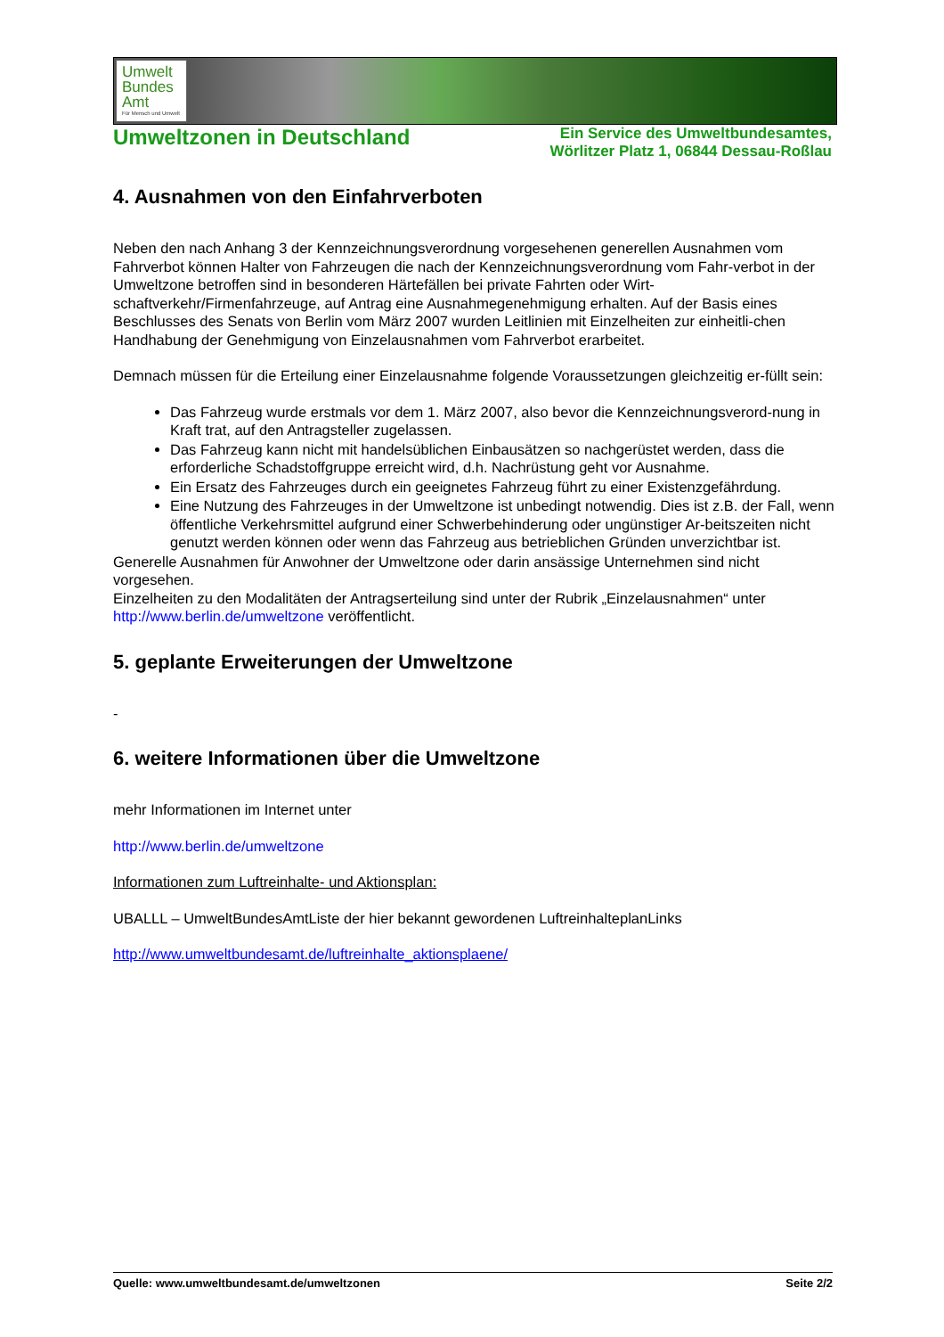Umwelt
Bundes
Amt
Für Mensch und Umwelt
Umweltzonen in Deutschland
Ein Service des Umweltbundesamtes,
Wörlitzer Platz 1, 06844 Dessau-Roßlau
4. Ausnahmen von den Einfahrverboten
Neben den nach Anhang 3 der Kennzeichnungsverordnung vorgesehenen generellen Ausnahmen vom Fahrverbot können Halter von Fahrzeugen die nach der Kennzeichnungsverordnung vom Fahr-verbot in der Umweltzone betroffen sind in besonderen Härtefällen bei private Fahrten oder Wirt-schaftverkehr/Firmenfahrzeuge, auf Antrag eine Ausnahmegenehmigung erhalten. Auf der Basis eines Beschlusses des Senats von Berlin vom März 2007 wurden Leitlinien mit Einzelheiten zur einheitli-chen Handhabung der Genehmigung von Einzelausnahmen vom Fahrverbot erarbeitet.
Demnach müssen für die Erteilung einer Einzelausnahme folgende Voraussetzungen gleichzeitig er-füllt sein:
Das Fahrzeug wurde erstmals vor dem 1. März 2007, also bevor die Kennzeichnungsverord-nung in Kraft trat, auf den Antragsteller zugelassen.
Das Fahrzeug kann nicht mit handelsüblichen Einbausätzen so nachgerüstet werden, dass die erforderliche Schadstoffgruppe erreicht wird, d.h. Nachrüstung geht vor Ausnahme.
Ein Ersatz des Fahrzeuges durch ein geeignetes Fahrzeug führt zu einer Existenzgefährdung.
Eine Nutzung des Fahrzeuges in der Umweltzone ist unbedingt notwendig. Dies ist z.B. der Fall, wenn öffentliche Verkehrsmittel aufgrund einer Schwerbehinderung oder ungünstiger Ar-beitszeiten nicht genutzt werden können oder wenn das Fahrzeug aus betrieblichen Gründen unverzichtbar ist.
Generelle Ausnahmen für Anwohner der Umweltzone oder darin ansässige Unternehmen sind nicht vorgesehen.
Einzelheiten zu den Modalitäten der Antragserteilung sind unter der Rubrik „Einzelausnahmen“ unter http://www.berlin.de/umweltzone veröffentlicht.
5. geplante Erweiterungen der Umweltzone
-
6. weitere Informationen über die Umweltzone
mehr Informationen im Internet unter
http://www.berlin.de/umweltzone
Informationen zum Luftreinhalte- und Aktionsplan:
UBALLL – UmweltBundesAmtListe der hier bekannt gewordenen LuftreinhalteplanLinks
http://www.umweltbundesamt.de/luftreinhalte_aktionsplaene/
Quelle: www.umweltbundesamt.de/umweltzonen Seite 2/2